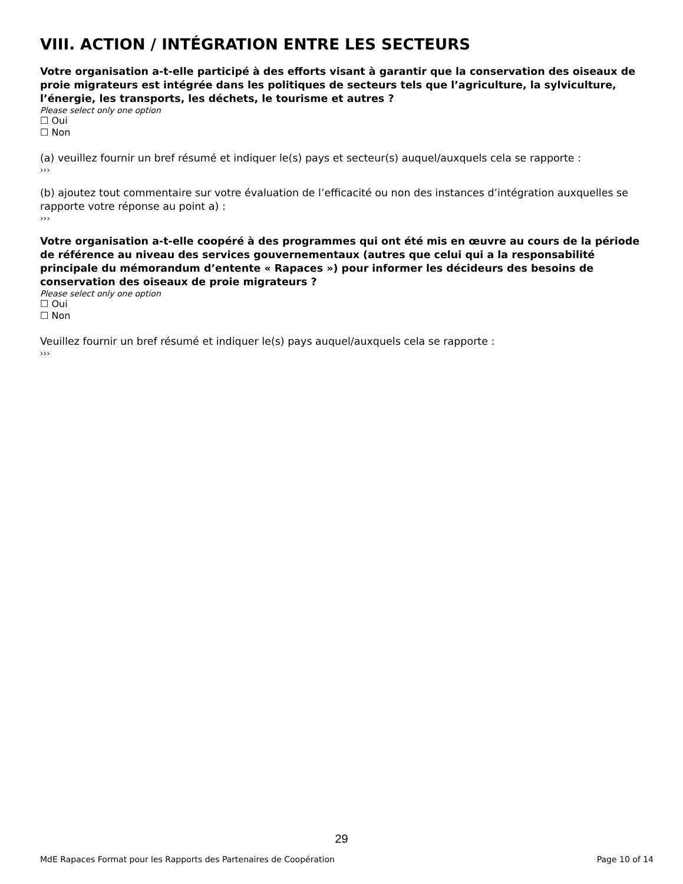VIII. ACTION / INTÉGRATION ENTRE LES SECTEURS
Votre organisation a-t-elle participé à des efforts visant à garantir que la conservation des oiseaux de proie migrateurs est intégrée dans les politiques de secteurs tels que l’agriculture, la sylviculture, l’énergie, les transports, les déchets, le tourisme et autres ?
Please select only one option
☐ Oui
☐ Non
(a) veuillez fournir un bref résumé et indiquer le(s) pays et secteur(s) auquel/auxquels cela se rapporte :
›››
(b) ajoutez tout commentaire sur votre évaluation de l’efficacité ou non des instances d’intégration auxquelles se rapporte votre réponse au point a) :
›››
Votre organisation a-t-elle coopéré à des programmes qui ont été mis en œuvre au cours de la période de référence au niveau des services gouvernementaux (autres que celui qui a la responsabilité principale du mémorandum d’entente « Rapaces ») pour informer les décideurs des besoins de conservation des oiseaux de proie migrateurs ?
Please select only one option
☐ Oui
☐ Non
Veuillez fournir un bref résumé et indiquer le(s) pays auquel/auxquels cela se rapporte :
›››
29
MdE Rapaces Format pour les Rapports des Partenaires de Coopération Page 10 of 14